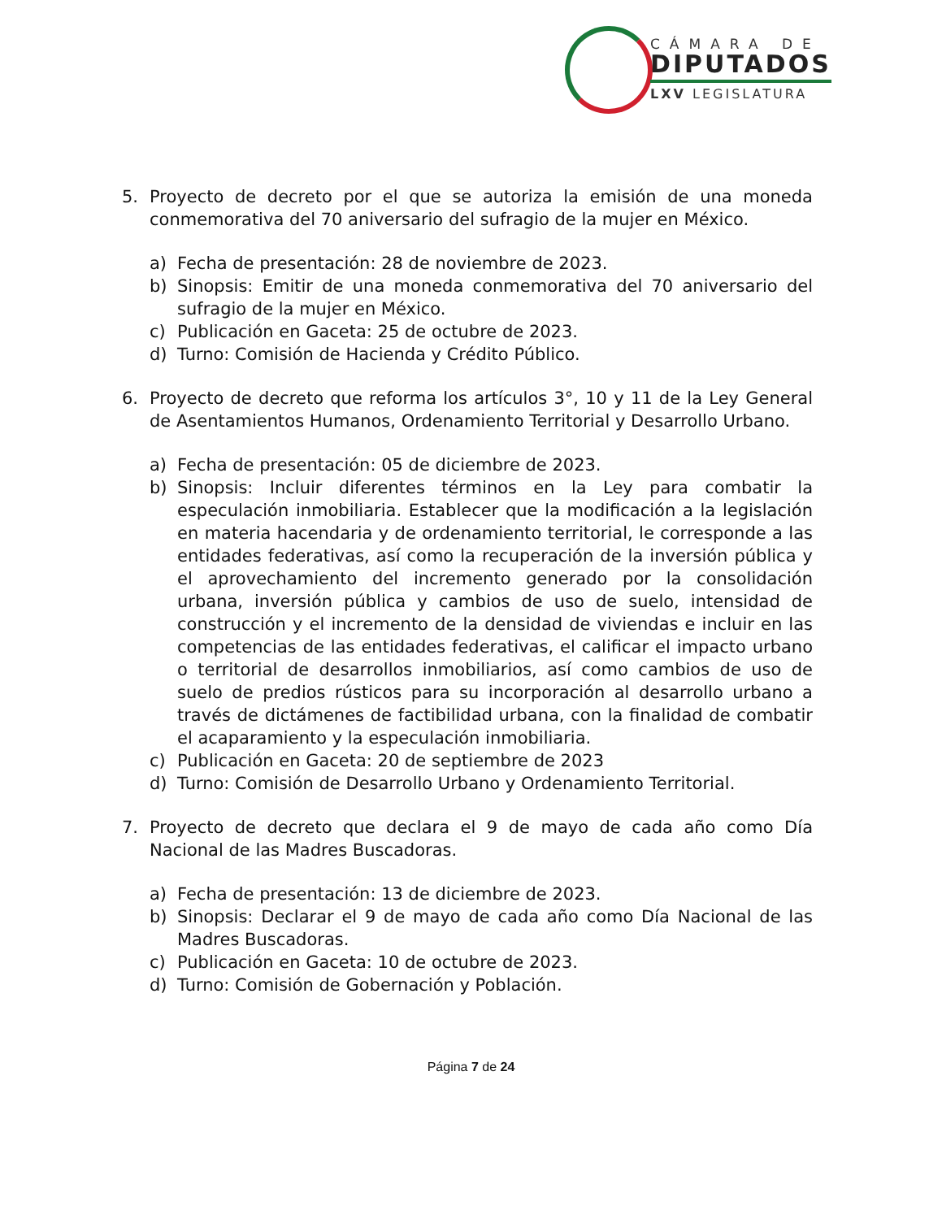CÁMARA DE
DIPUTADOS
LXV LEGISLATURA
5. Proyecto de decreto por el que se autoriza la emisión de una moneda conmemorativa del 70 aniversario del sufragio de la mujer en México.
a) Fecha de presentación: 28 de noviembre de 2023.
b) Sinopsis: Emitir de una moneda conmemorativa del 70 aniversario del sufragio de la mujer en México.
c) Publicación en Gaceta: 25 de octubre de 2023.
d) Turno: Comisión de Hacienda y Crédito Público.
6. Proyecto de decreto que reforma los artículos 3°, 10 y 11 de la Ley General de Asentamientos Humanos, Ordenamiento Territorial y Desarrollo Urbano.
a) Fecha de presentación: 05 de diciembre de 2023.
b) Sinopsis: Incluir diferentes términos en la Ley para combatir la especulación inmobiliaria. Establecer que la modificación a la legislación en materia hacendaria y de ordenamiento territorial, le corresponde a las entidades federativas, así como la recuperación de la inversión pública y el aprovechamiento del incremento generado por la consolidación urbana, inversión pública y cambios de uso de suelo, intensidad de construcción y el incremento de la densidad de viviendas e incluir en las competencias de las entidades federativas, el calificar el impacto urbano o territorial de desarrollos inmobiliarios, así como cambios de uso de suelo de predios rústicos para su incorporación al desarrollo urbano a través de dictámenes de factibilidad urbana, con la finalidad de combatir el acaparamiento y la especulación inmobiliaria.
c) Publicación en Gaceta: 20 de septiembre de 2023
d) Turno: Comisión de Desarrollo Urbano y Ordenamiento Territorial.
7. Proyecto de decreto que declara el 9 de mayo de cada año como Día Nacional de las Madres Buscadoras.
a) Fecha de presentación: 13 de diciembre de 2023.
b) Sinopsis: Declarar el 9 de mayo de cada año como Día Nacional de las Madres Buscadoras.
c) Publicación en Gaceta: 10 de octubre de 2023.
d) Turno: Comisión de Gobernación y Población.
Página 7 de 24